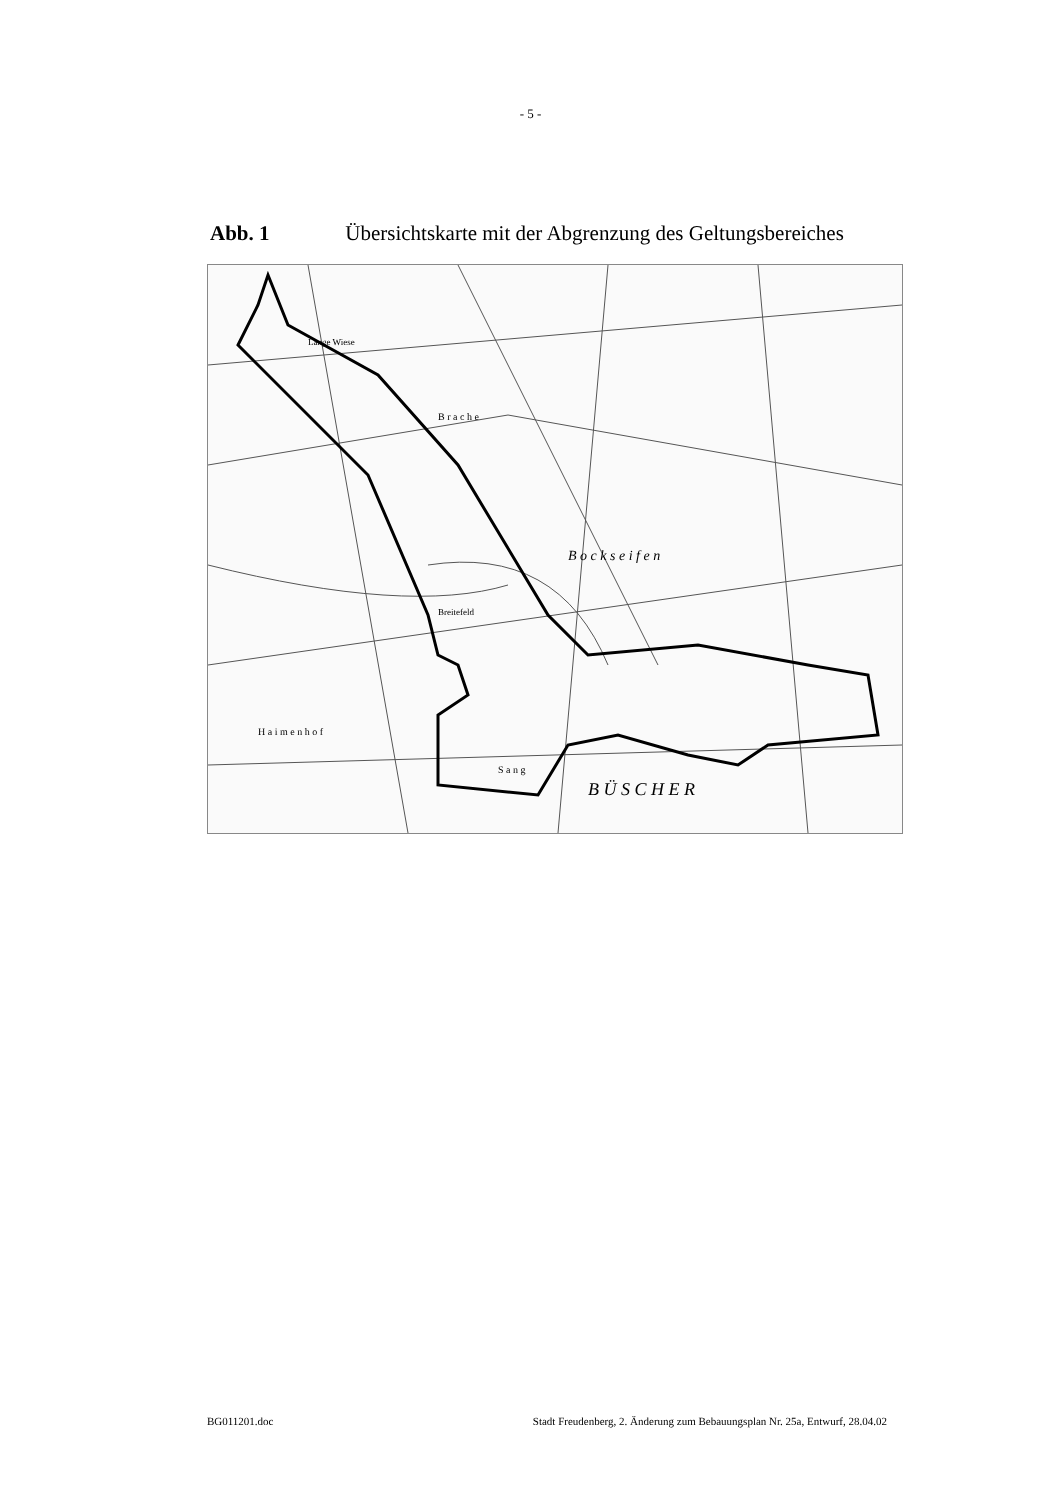- 5 -
Abb. 1 Übersichtskarte mit der Abgrenzung des Geltungsbereiches
B r a c h e
B o c k s e i f e n
B Ü S C H E R
S a n g
H a i m e n h o f
Lange Wiese
Breitefeld
BG011201.doc Stadt Freudenberg, 2. Änderung zum Bebauungsplan Nr. 25a, Entwurf, 28.04.02